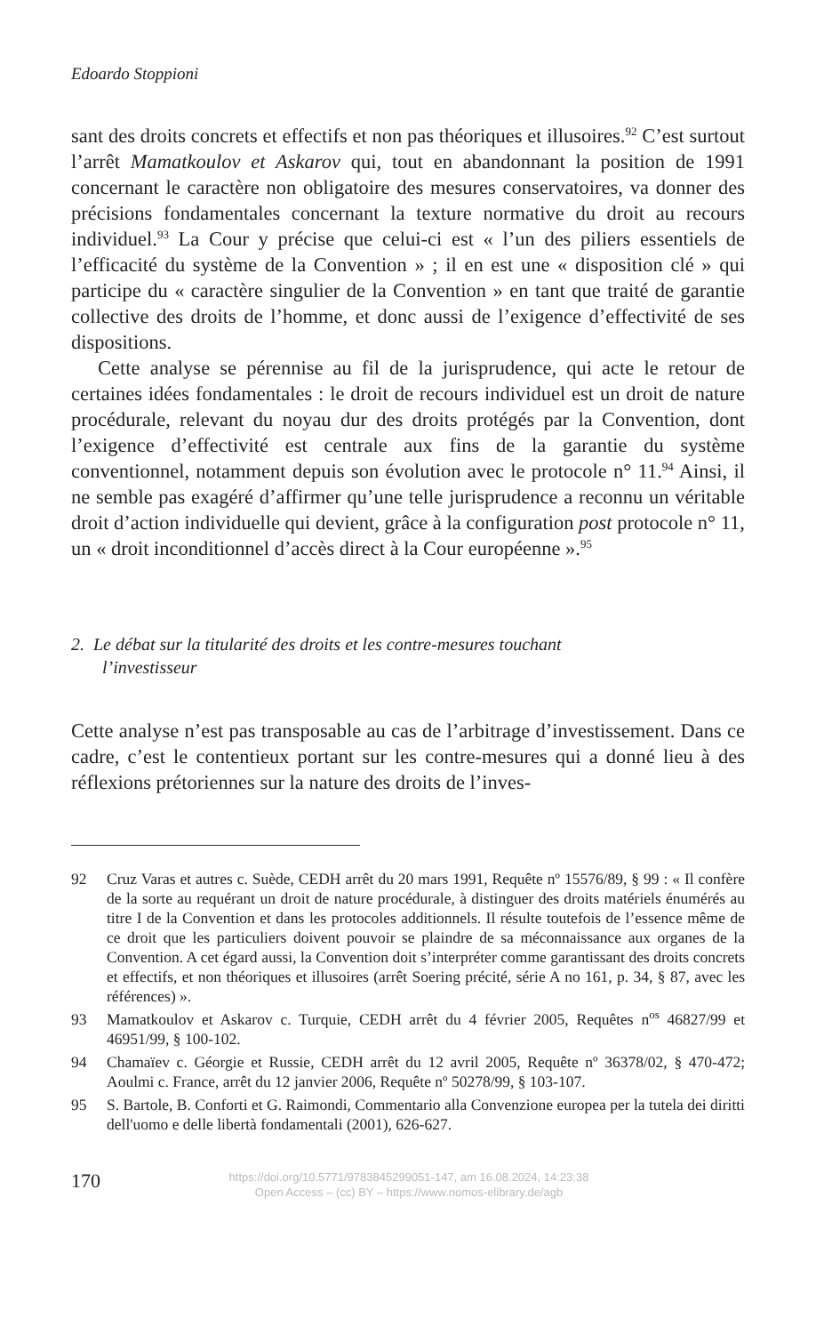Edoardo Stoppioni
sant des droits concrets et effectifs et non pas théoriques et illusoires.<sup>92</sup> C’est surtout l’arrêt Mamatkoulov et Askarov qui, tout en abandonnant la position de 1991 concernant le caractère non obligatoire des mesures conservatoires, va donner des précisions fondamentales concernant la texture normative du droit au recours individuel.<sup>93</sup> La Cour y précise que celui-ci est « l’un des piliers essentiels de l’efficacité du système de la Convention » ; il en est une « disposition clé » qui participe du « caractère singulier de la Convention » en tant que traité de garantie collective des droits de l’homme, et donc aussi de l’exigence d’effectivité de ses dispositions.
Cette analyse se pérennise au fil de la jurisprudence, qui acte le retour de certaines idées fondamentales : le droit de recours individuel est un droit de nature procédurale, relevant du noyau dur des droits protégés par la Convention, dont l’exigence d’effectivité est centrale aux fins de la garantie du système conventionnel, notamment depuis son évolution avec le protocole n° 11.<sup>94</sup> Ainsi, il ne semble pas exagéré d’affirmer qu’une telle jurisprudence a reconnu un véritable droit d’action individuelle qui devient, grâce à la configuration post protocole n° 11, un « droit inconditionnel d’accès direct à la Cour européenne ».<sup>95</sup>
2. Le débat sur la titularité des droits et les contre-mesures touchant l’investisseur
Cette analyse n’est pas transposable au cas de l’arbitrage d’investissement. Dans ce cadre, c’est le contentieux portant sur les contre-mesures qui a donné lieu à des réflexions prétoriennes sur la nature des droits de l’inves-
92 Cruz Varas et autres c. Suède, CEDH arrêt du 20 mars 1991, Requête nº 15576/89, § 99 : « Il confère de la sorte au requérant un droit de nature procédurale, à distinguer des droits matériels énumérés au titre I de la Convention et dans les protocoles additionnels. Il résulte toutefois de l’essence même de ce droit que les particuliers doivent pouvoir se plaindre de sa méconnaissance aux organes de la Convention. A cet égard aussi, la Convention doit s’interpréter comme garantissant des droits concrets et effectifs, et non théoriques et illusoires (arrêt Soering précité, série A no 161, p. 34, § 87, avec les références) ».
93 Mamatkoulov et Askarov c. Turquie, CEDH arrêt du 4 février 2005, Requêtes n<sup>os</sup> 46827/99 et 46951/99, § 100-102.
94 Chamaïev c. Géorgie et Russie, CEDH arrêt du 12 avril 2005, Requête nº 36378/02, § 470-472; Aoulmi c. France, arrêt du 12 janvier 2006, Requête nº 50278/99, § 103-107.
95 S. Bartole, B. Conforti et G. Raimondi, Commentario alla Convenzione europea per la tutela dei diritti dell'uomo e delle libertà fondamentali (2001), 626-627.
170
https://doi.org/10.5771/9783845299051-147, am 16.08.2024, 14:23:38
Open Access – (cc) BY – https://www.nomos-elibrary.de/agb